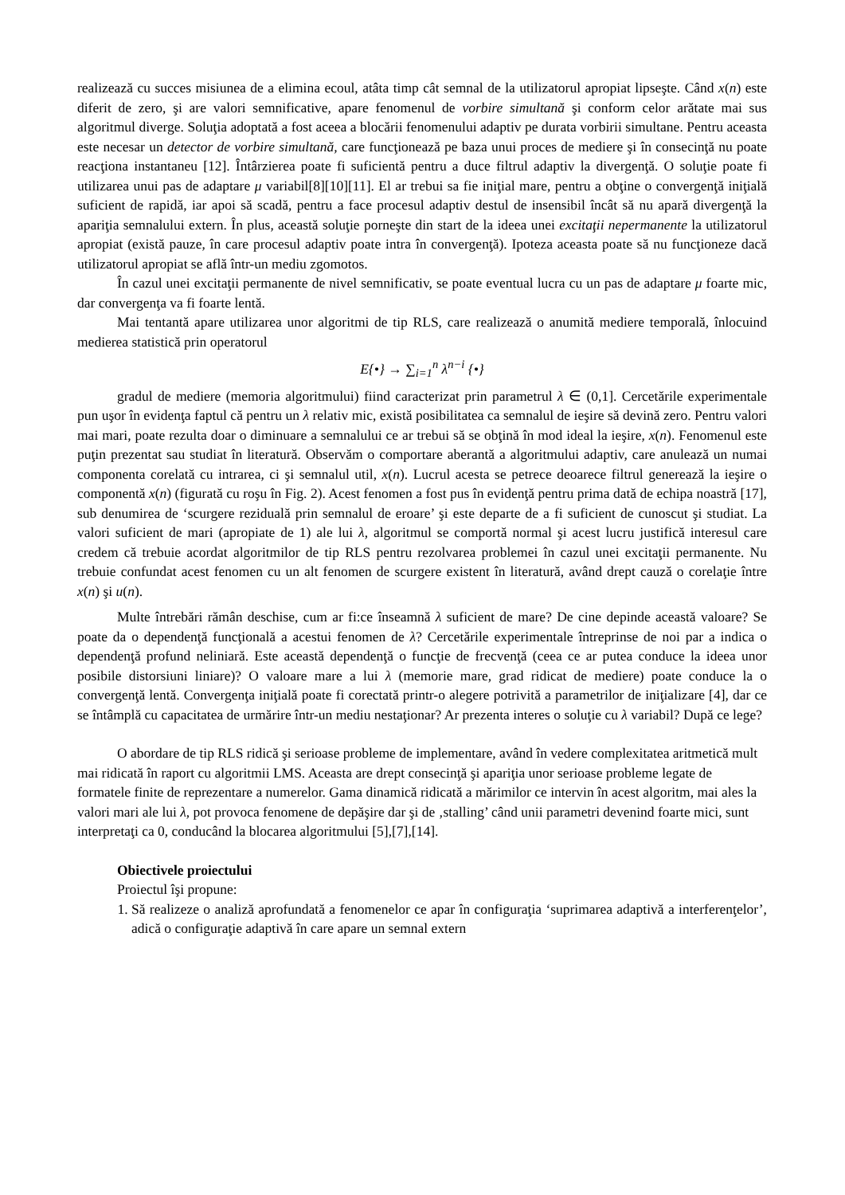realizează cu succes misiunea de a elimina ecoul, atâta timp cât semnal de la utilizatorul apropiat lipseşte. Când x(n) este diferit de zero, şi are valori semnificative, apare fenomenul de vorbire simultană şi conform celor arătate mai sus algoritmul diverge. Soluţia adoptată a fost aceea a blocării fenomenului adaptiv pe durata vorbirii simultane. Pentru aceasta este necesar un detector de vorbire simultană, care funcţionează pe baza unui proces de mediere şi în consecinţă nu poate reacţiona instantaneu [12]. Întârzierea poate fi suficientă pentru a duce filtrul adaptiv la divergenţă. O soluţie poate fi utilizarea unui pas de adaptare μ variabil[8][10][11]. El ar trebui sa fie iniţial mare, pentru a obţine o convergenţă iniţială suficient de rapidă, iar apoi să scadă, pentru a face procesul adaptiv destul de insensibil încât să nu apară divergenţă la apariţia semnalului extern. În plus, această soluţie porneşte din start de la ideea unei excitaţii nepermanente la utilizatorul apropiat (există pauze, în care procesul adaptiv poate intra în convergenţă). Ipoteza aceasta poate să nu funcţioneze dacă utilizatorul apropiat se află într-un mediu zgomotos.
În cazul unei excitaţii permanente de nivel semnificativ, se poate eventual lucra cu un pas de adaptare μ foarte mic, dar convergenţa va fi foarte lentă.
Mai tentantă apare utilizarea unor algoritmi de tip RLS, care realizează o anumită mediere temporală, înlocuind medierea statistică prin operatorul
E{•} → ∑<sub>i=1</sub><sup>n</sup> λ<sup>n−i</sup> {•}
gradul de mediere (memoria algoritmului) fiind caracterizat prin parametrul λ ∈ (0,1]. Cercetările experimentale pun uşor în evidenţa faptul că pentru un λ relativ mic, există posibilitatea ca semnalul de ieşire să devină zero. Pentru valori mai mari, poate rezulta doar o diminuare a semnalului ce ar trebui să se obţină în mod ideal la ieşire, x(n). Fenomenul este puţin prezentat sau studiat în literatură. Observăm o comportare aberantă a algoritmului adaptiv, care anulează un numai componenta corelată cu intrarea, ci şi semnalul util, x(n). Lucrul acesta se petrece deoarece filtrul generează la ieşire o componentă x(n) (figurată cu roşu în Fig. 2). Acest fenomen a fost pus în evidenţă pentru prima dată de echipa noastră [17], sub denumirea de ‘scurgere reziduală prin semnalul de eroare’ şi este departe de a fi suficient de cunoscut şi studiat. La valori suficient de mari (apropiate de 1) ale lui λ, algoritmul se comportă normal şi acest lucru justifică interesul care credem că trebuie acordat algoritmilor de tip RLS pentru rezolvarea problemei în cazul unei excitaţii permanente. Nu trebuie confundat acest fenomen cu un alt fenomen de scurgere existent în literatură, având drept cauză o corelaţie între x(n) şi u(n).
Multe întrebări rămân deschise, cum ar fi:ce înseamnă λ suficient de mare? De cine depinde această valoare? Se poate da o dependenţă funcţională a acestui fenomen de λ? Cercetările experimentale întreprinse de noi par a indica o dependenţă profund neliniară. Este această dependenţă o funcţie de frecvenţă (ceea ce ar putea conduce la ideea unor posibile distorsiuni liniare)? O valoare mare a lui λ (memorie mare, grad ridicat de mediere) poate conduce la o convergenţă lentă. Convergenţa iniţială poate fi corectată printr-o alegere potrivită a parametrilor de iniţializare [4], dar ce se întâmplă cu capacitatea de urmărire într-un mediu nestaţionar? Ar prezenta interes o soluţie cu λ variabil? După ce lege?
O abordare de tip RLS ridică şi serioase probleme de implementare, având în vedere complexitatea aritmetică mult mai ridicată în raport cu algoritmii LMS. Aceasta are drept consecinţă şi apariţia unor serioase probleme legate de formatele finite de reprezentare a numerelor. Gama dinamică ridicată a mărimilor ce intervin în acest algoritm, mai ales la valori mari ale lui λ, pot provoca fenomene de depăşire dar şi de ‚stalling’ când unii parametri devenind foarte mici, sunt interpretaţi ca 0, conducând la blocarea algoritmului [5],[7],[14].
Obiectivele proiectului
Proiectul îşi propune:
1. Să realizeze o analiză aprofundată a fenomenelor ce apar în configuraţia ‘suprimarea adaptivă a interferenţelor’, adică o configuraţie adaptivă în care apare un semnal extern